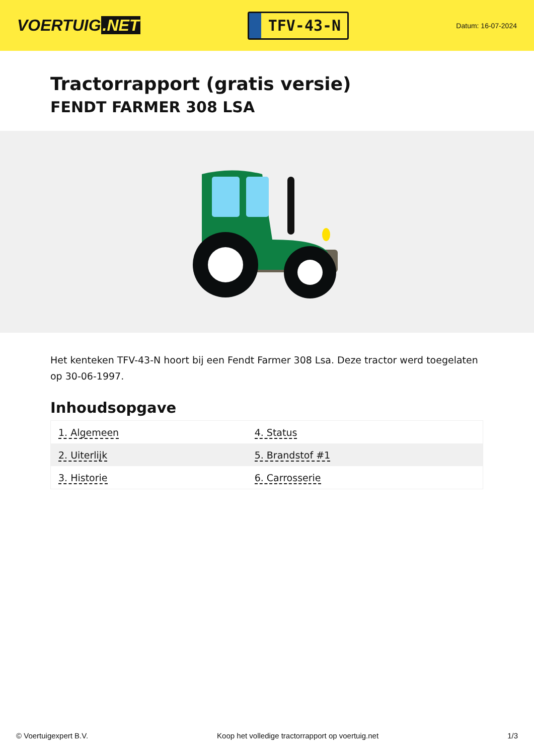VOERTUIG.NET
TFV-43-N
Datum: 16-07-2024
Tractorrapport (gratis versie)
FENDT FARMER 308 LSA
Het kenteken TFV-43-N hoort bij een Fendt Farmer 308 Lsa. Deze tractor werd toegelaten op 30-06-1997.
Inhoudsopgave
| 1. Algemeen | 4. Status |
| 2. Uiterlijk | 5. Brandstof #1 |
| 3. Historie | 6. Carrosserie |
© Voertuigexpert B.V. Koop het volledige tractorrapport op voertuig.net 1/3